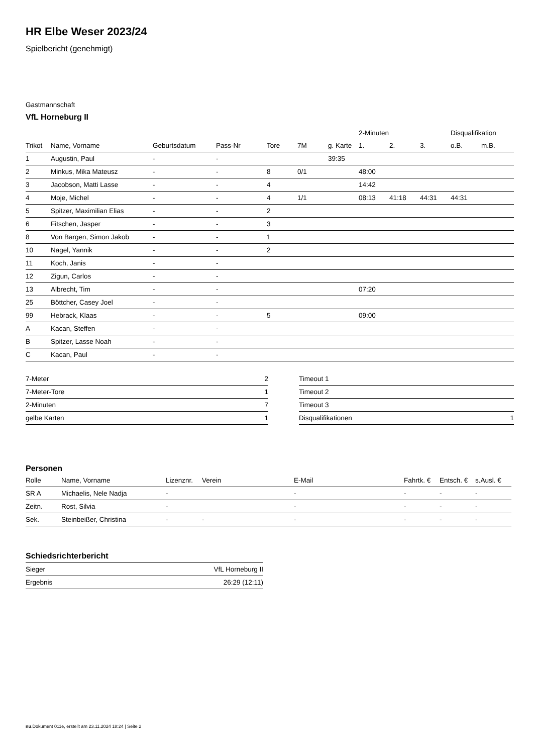HR Elbe Weser 2023/24
Spielbericht (genehmigt)
Gastmannschaft
VfL Horneburg II
| | | | | | | | 2-Minuten | | | Disqualifikation | |
| --- | --- | --- | --- | --- | --- | --- | --- | --- | --- | --- | --- |
| Trikot | Name, Vorname | Geburtsdatum | Pass-Nr | Tore | 7M | g. Karte | 1. | 2. | 3. | o.B. | m.B. |
| 1 | Augustin, Paul | - | - | | | 39:35 | | | | | |
| 2 | Minkus, Mika Mateusz | - | - | 8 | 0/1 | | 48:00 | | | | |
| 3 | Jacobson, Matti Lasse | - | - | 4 | | | 14:42 | | | | |
| 4 | Moje, Michel | - | - | 4 | 1/1 | | 08:13 | 41:18 | 44:31 | 44:31 | |
| 5 | Spitzer, Maximilian Elias | - | - | 2 | | | | | | | |
| 6 | Fitschen, Jasper | - | - | 3 | | | | | | | |
| 8 | Von Bargen, Simon Jakob | - | - | 1 | | | | | | | |
| 10 | Nagel, Yannik | - | - | 2 | | | | | | | |
| 11 | Koch, Janis | - | - | | | | | | | | |
| 12 | Zigun, Carlos | - | - | | | | | | | | |
| 13 | Albrecht, Tim | - | - | | | | 07:20 | | | | |
| 25 | Böttcher, Casey Joel | - | - | | | | | | | | |
| 99 | Hebrack, Klaas | - | - | 5 | | | 09:00 | | | | |
| A | Kacan, Steffen | - | - | | | | | | | | |
| B | Spitzer, Lasse Noah | - | - | | | | | | | | |
| C | Kacan, Paul | - | - | | | | | | | | |
| 7-Meter | 2 |
| 7-Meter-Tore | 1 |
| 2-Minuten | 7 |
| gelbe Karten | 1 |
| Timeout 1 | |
| Timeout 2 | |
| Timeout 3 | |
| Disqualifikationen | 1 |
Personen
| Rolle | Name, Vorname | Lizenznr. | Verein | E-Mail | Fahrtk. € | Entsch. € | s.Ausl. € |
| --- | --- | --- | --- | --- | --- | --- | --- |
| SR A | Michaelis, Nele Nadja | - | | - | - | - | - |
| Zeitn. | Rost, Silvia | - | | - | - | - | - |
| Sek. | Steinbeißer, Christina | - | - | - | - | - | - |
Schiedsrichterbericht
| Sieger | VfL Horneburg II |
| Ergebnis | 26:29 (12:11) |
nu.Dokument 011e, erstellt am 23.11.2024 18:24 | Seite 2